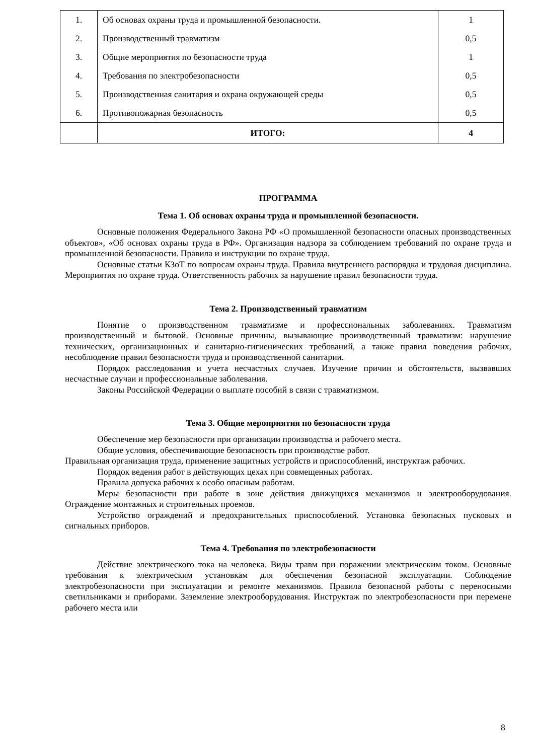| 1. | Об основах охраны труда и промышленной безопасности. | 1 |
| 2. | Производственный травматизм | 0,5 |
| 3. | Общие мероприятия по безопасности труда | 1 |
| 4. | Требования по электробезопасности | 0,5 |
| 5. | Производственная санитария и охрана окружающей среды | 0,5 |
| 6. | Противопожарная безопасность | 0,5 |
| | ИТОГО: | 4 |
ПРОГРАММА
Тема 1. Об основах охраны труда и промышленной безопасности.
Основные положения Федерального Закона РФ «О промышленной безопасности опасных производственных объектов», «Об основах охраны труда в РФ». Организация надзора за соблюдением требований по охране труда и промышленной безопасности. Правила и инструкции по охране труда.
Основные статьи КЗоТ по вопросам охраны труда. Правила внутреннего распорядка и трудовая дисциплина. Мероприятия по охране труда. Ответственность рабочих за нарушение правил безопасности труда.
Тема 2. Производственный травматизм
Понятие о производственном травматизме и профессиональных заболеваниях. Травматизм производственный и бытовой. Основные причины, вызывающие производственный травматизм: нарушение технических, организационных и санитарно-гигиенических требований, а также правил поведения рабочих, несоблюдение правил безопасности труда и производственной санитарии.
Порядок расследования и учета несчастных случаев. Изучение причин и обстоятельств, вызвавших несчастные случаи и профессиональные заболевания.
Законы Российской Федерации о выплате пособий в связи с травматизмом.
Тема 3. Общие мероприятия по безопасности труда
Обеспечение мер безопасности при организации производства и рабочего места.
Общие условия, обеспечивающие безопасность при производстве работ.
Правильная организация труда, применение защитных устройств и приспособлений, инструктаж рабочих.
Порядок ведения работ в действующих цехах при совмещенных работах.
Правила допуска рабочих к особо опасным работам.
Меры безопасности при работе в зоне действия движущихся механизмов и электрооборудования. Ограждение монтажных и строительных проемов.
Устройство ограждений и предохранительных приспособлений. Установка безопасных пусковых и сигнальных приборов.
Тема 4. Требования по электробезопасности
Действие электрического тока на человека. Виды травм при поражении электрическим током. Основные требования к электрическим установкам для обеспечения безопасной эксплуатации. Соблюдение электробезопасности при эксплуатации и ремонте механизмов. Правила безопасной работы с переносными светильниками и приборами. Заземление электрооборудования. Инструктаж по электробезопасности при перемене рабочего места или
8